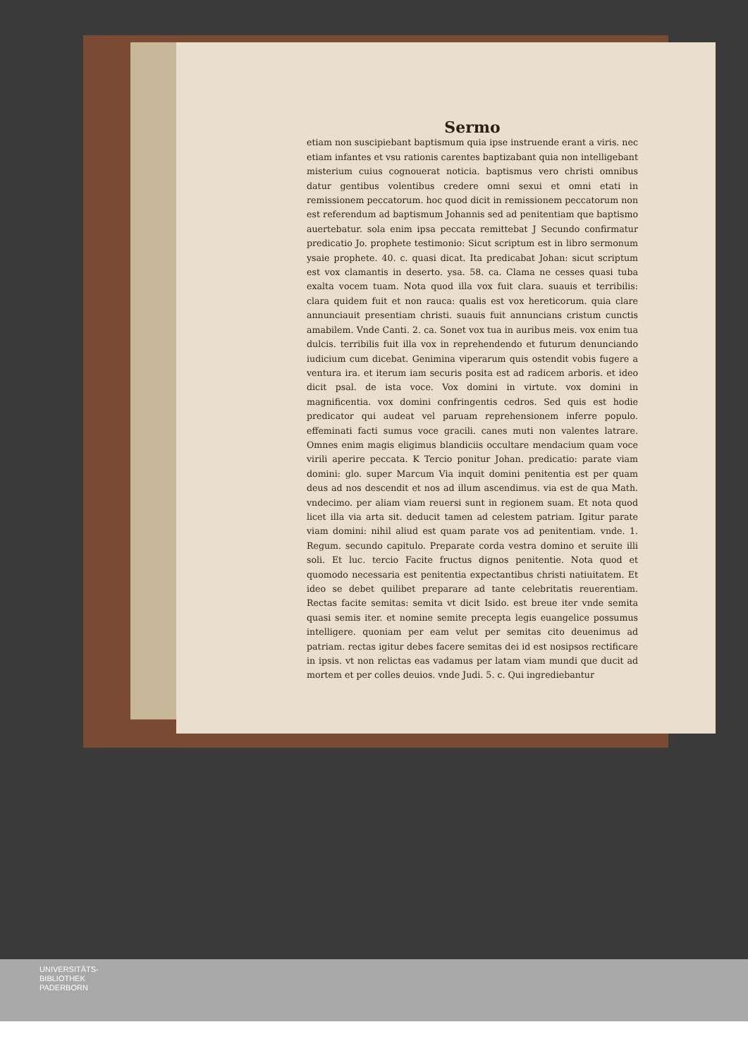Sermo
etiam non suscipiebant baptismum quia ipse instruende erant a viris. nec etiam infantes et vsu rationis carentes baptizabant quia non intelligebant misterium cuius cognouerat noticia. baptismus vero christi omnibus datur gentibus volentibus credere omni sexui et omni etati in remissionem peccatorum. hoc quod dicit in remissionem peccatorum non est referendum ad baptismum Johannis sed ad penitentiam que baptismo auertebatur. sola enim ipsa peccata remittebat J Secundo confirmatur predicatio Jo. prophete testimonio: Sicut scriptum est in libro sermonum ysaie prophete. 40. c. quasi dicat. Ita predicabat Johan: sicut scriptum est vox clamantis in deserto. ysa. 58. ca. Clama ne cesses quasi tuba exalta vocem tuam. Nota quod illa vox fuit clara. suauis et terribilis: clara quidem fuit et non rauca: qualis est vox hereticorum. quia clare annunciauit presentiam christi. suauis fuit annuncians cristum cunctis amabilem. Vnde Canti. 2. ca. Sonet vox tua in auribus meis. vox enim tua dulcis. terribilis fuit illa vox in reprehendendo et futurum denunciando iudicium cum dicebat. Genimina viperarum quis ostendit vobis fugere a ventura ira. et iterum iam securis posita est ad radicem arboris. et ideo dicit psal. de ista voce. Vox domini in virtute. vox domini in magnificentia. vox domini confringentis cedros. Sed quis est hodie predicator qui audeat vel paruam reprehensionem inferre populo. effeminati facti sumus voce gracili. canes muti non valentes latrare. Omnes enim magis eligimus blandiciis occultare mendacium quam voce virili aperire peccata. K Tercio ponitur Johan. predicatio: parate viam domini: glo. super Marcum Via inquit domini penitentia est per quam deus ad nos descendit et nos ad illum ascendimus. via est de qua Math. vndecimo. per aliam viam reuersi sunt in regionem suam. Et nota quod licet illa via arta sit. deducit tamen ad celestem patriam. Igitur parate viam domini: nihil aliud est quam parate vos ad penitentiam. vnde. 1. Regum. secundo capitulo. Preparate corda vestra domino et seruite illi soli. Et luc. tercio Facite fructus dignos penitentie. Nota quod et quomodo necessaria est penitentia expectantibus christi natiuitatem. Et ideo se debet quilibet preparare ad tante celebritatis reuerentiam. Rectas facite semitas: semita vt dicit Isido. est breue iter vnde semita quasi semis iter. et nomine semite precepta legis euangelice possumus intelligere. quoniam per eam velut per semitas cito deuenimus ad patriam. rectas igitur debes facere semitas dei id est nosipsos rectificare in ipsis. vt non relictas eas vadamus per latam viam mundi que ducit ad mortem et per colles deuios. vnde Judi. 5. c. Qui ingrediebantur
UNIVERSITÄTS-
BIBLIOTHEK
PADERBORN